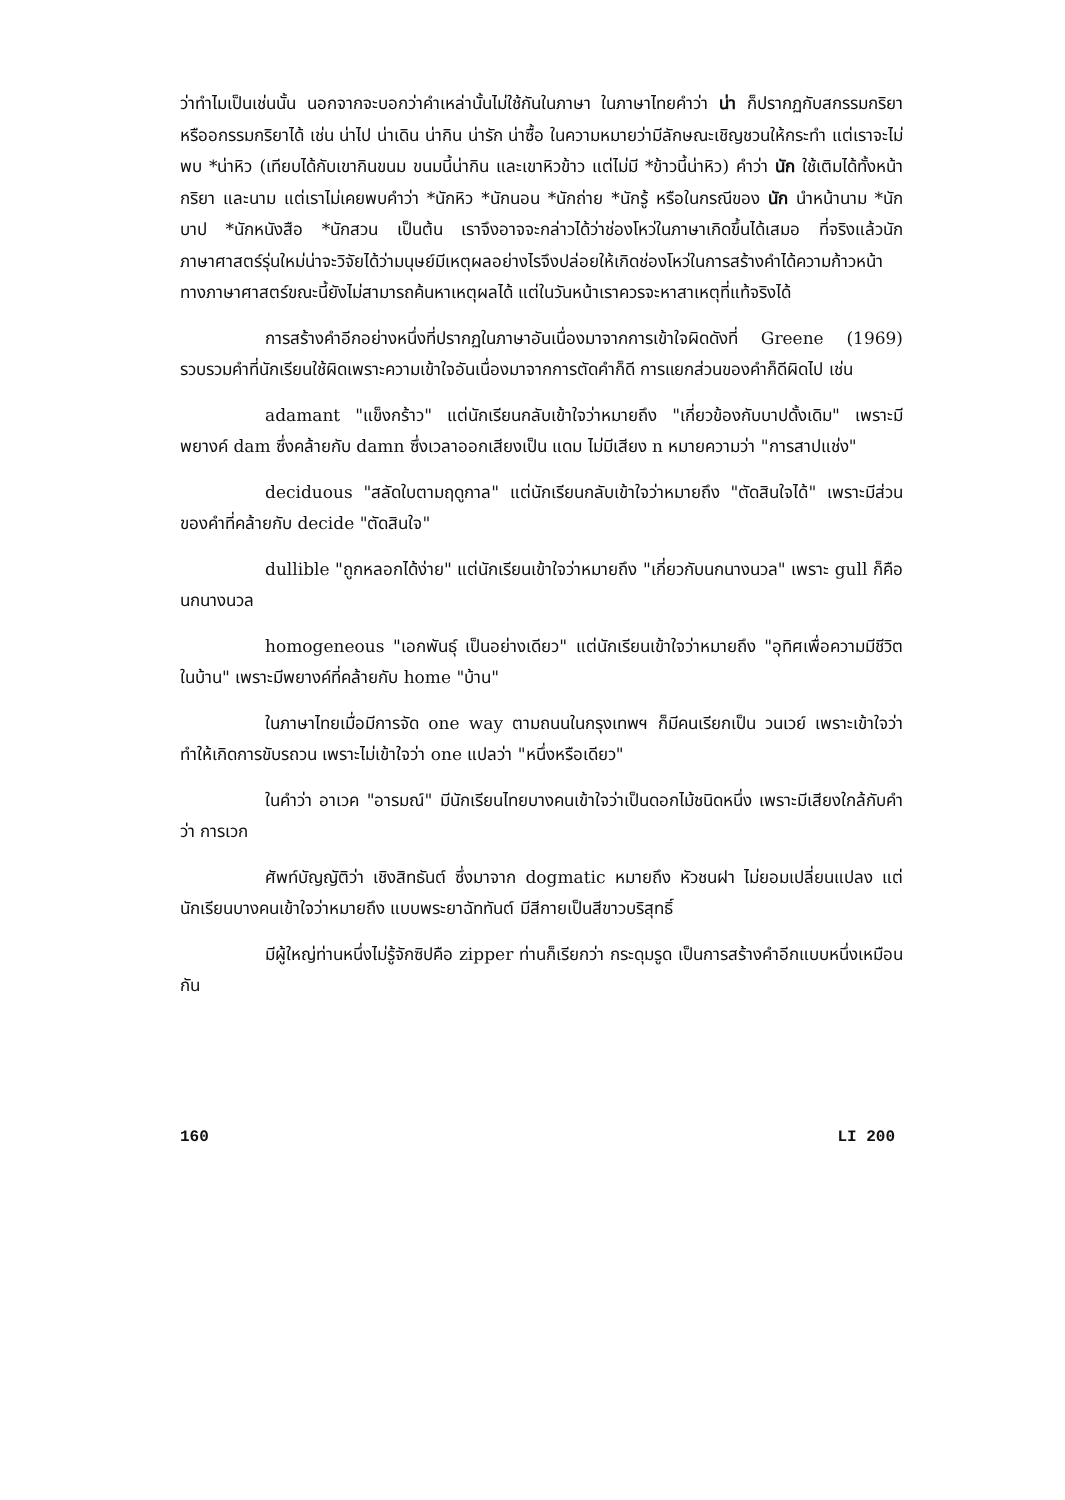ว่าทำไมเป็นเช่นนั้น นอกจากจะบอกว่าคำเหล่านั้นไม่ใช้กันในภาษา ในภาษาไทยคำว่า น่า ก็ปรากฏกับสกรรมกริยาหรืออกรรมกริยาได้ เช่น น่าไป น่าเดิน น่ากิน น่ารัก น่าซื้อ ในความหมายว่ามีลักษณะเชิญชวนให้กระทำ แต่เราจะไม่พบ *น่าหิว (เทียบได้กับเขากินขนม ขนมนี้น่ากิน และเขาหิวข้าว แต่ไม่มี *ข้าวนี้น่าหิว) คำว่า นัก ใช้เติมได้ทั้งหน้ากริยา และนาม แต่เราไม่เคยพบคำว่า *นักหิว *นักนอน *นักถ่าย *นักรู้ หรือในกรณีของ นัก นำหน้านาม *นักบาป *นักหนังสือ *นักสวน เป็นต้น เราจึงอาจจะกล่าวได้ว่าช่องโหว่ในภาษาเกิดขึ้นได้เสมอ ที่จริงแล้วนักภาษาศาสตร์รุ่นใหม่น่าจะวิจัยได้ว่ามนุษย์มีเหตุผลอย่างไรจึงปล่อยให้เกิดช่องโหว่ในการสร้างคำได้ความก้าวหน้าทางภาษาศาสตร์ขณะนี้ยังไม่สามารถค้นหาเหตุผลได้ แต่ในวันหน้าเราควรจะหาสาเหตุที่แท้จริงได้
การสร้างคำอีกอย่างหนึ่งที่ปรากฏในภาษาอันเนื่องมาจากการเข้าใจผิดดังที่ Greene (1969) รวบรวมคำที่นักเรียนใช้ผิดเพราะความเข้าใจอันเนื่องมาจากการตัดคำก็ดี การแยกส่วนของคำก็ดีผิดไป เช่น
adamant "แข็งกร้าว" แต่นักเรียนกลับเข้าใจว่าหมายถึง "เกี่ยวข้องกับบาปดั้งเดิม" เพราะมีพยางค์ dam ซึ่งคล้ายกับ damn ซึ่งเวลาออกเสียงเป็น แดม ไม่มีเสียง n หมายความว่า "การสาปแช่ง"
deciduous "สลัดใบตามฤดูกาล" แต่นักเรียนกลับเข้าใจว่าหมายถึง "ตัดสินใจได้" เพราะมีส่วนของคำที่คล้ายกับ decide "ตัดสินใจ"
dullible "ถูกหลอกได้ง่าย" แต่นักเรียนเข้าใจว่าหมายถึง "เกี่ยวกับนกนางนวล" เพราะ gull ก็คือ นกนางนวล
homogeneous "เอกพันธุ์ เป็นอย่างเดียว" แต่นักเรียนเข้าใจว่าหมายถึง "อุทิศเพื่อความมีชีวิตในบ้าน" เพราะมีพยางค์ที่คล้ายกับ home "บ้าน"
ในภาษาไทยเมื่อมีการจัด one way ตามถนนในกรุงเทพฯ ก็มีคนเรียกเป็น วนเวย์ เพราะเข้าใจว่าทำให้เกิดการขับรถวน เพราะไม่เข้าใจว่า one แปลว่า "หนึ่งหรือเดียว"
ในคำว่า อาเวค "อารมณ์" มีนักเรียนไทยบางคนเข้าใจว่าเป็นดอกไม้ชนิดหนึ่ง เพราะมีเสียงใกล้กับคำว่า การเวก
ศัพท์บัญญัติว่า เชิงสิทธันต์ ซึ่งมาจาก dogmatic หมายถึง หัวชนฝา ไม่ยอมเปลี่ยนแปลง แต่นักเรียนบางคนเข้าใจว่าหมายถึง แบบพระยาฉัททันต์ มีสีกายเป็นสีขาวบริสุทธิ์
มีผู้ใหญ่ท่านหนึ่งไม่รู้จักซิปคือ zipper ท่านก็เรียกว่า กระดุมรูด เป็นการสร้างคำอีกแบบหนึ่งเหมือนกัน
160 LI 200